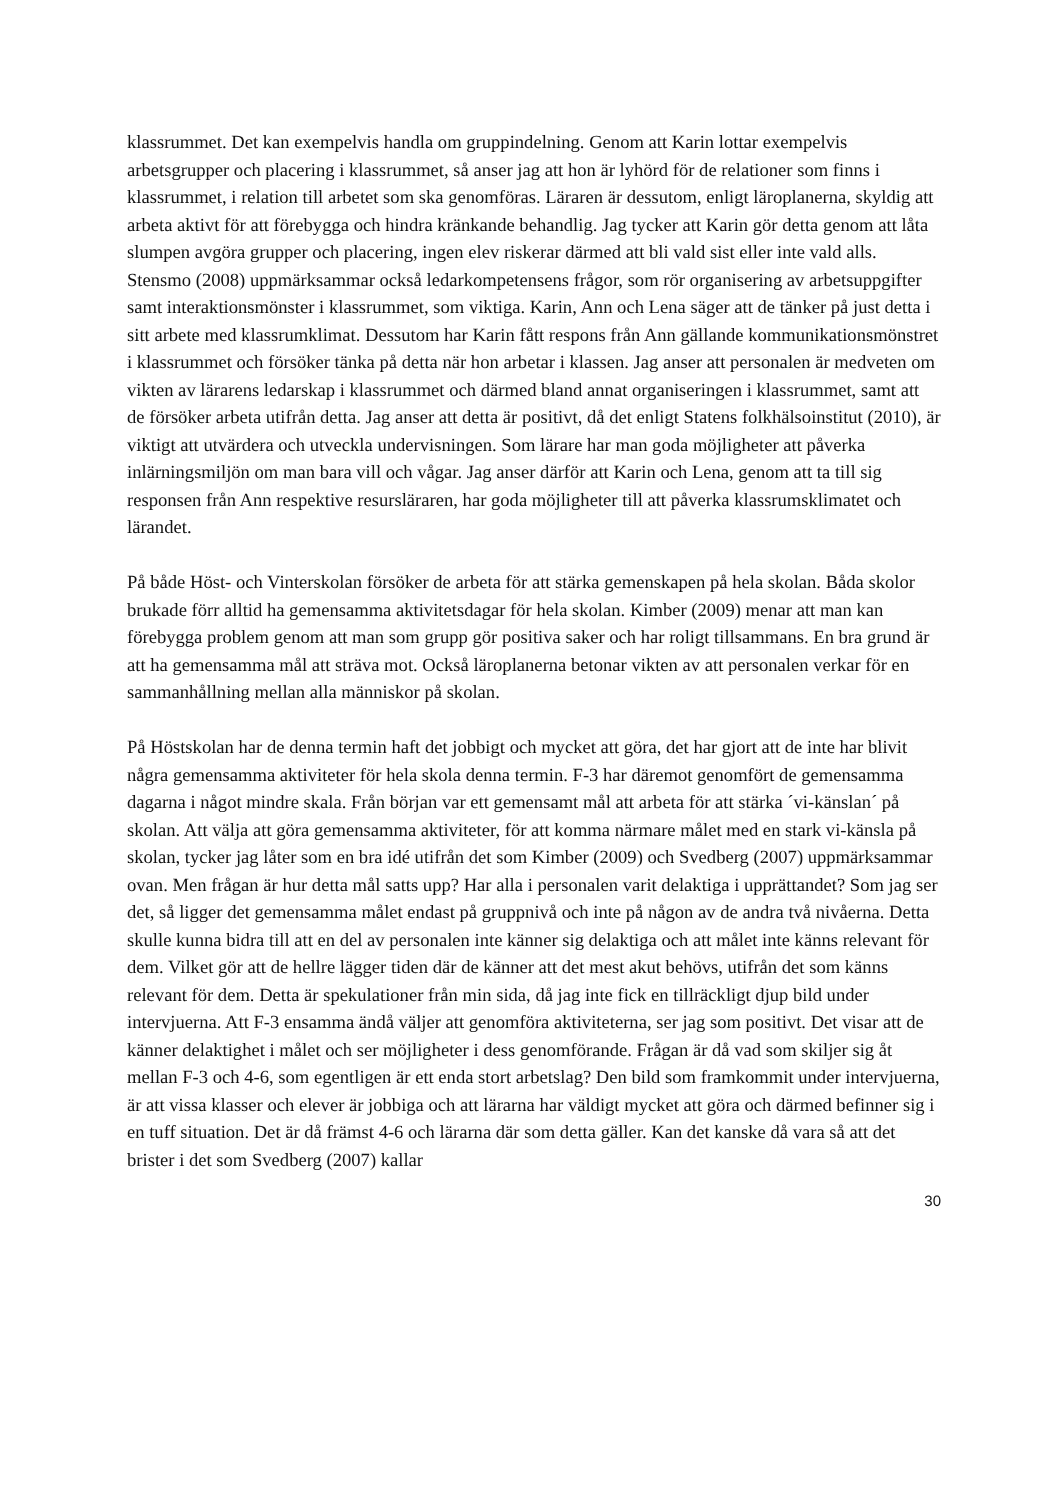klassrummet. Det kan exempelvis handla om gruppindelning. Genom att Karin lottar exempelvis arbetsgrupper och placering i klassrummet, så anser jag att hon är lyhörd för de relationer som finns i klassrummet, i relation till arbetet som ska genomföras. Läraren är dessutom, enligt läroplanerna, skyldig att arbeta aktivt för att förebygga och hindra kränkande behandlig. Jag tycker att Karin gör detta genom att låta slumpen avgöra grupper och placering, ingen elev riskerar därmed att bli vald sist eller inte vald alls. Stensmo (2008) uppmärksammar också ledarkompetensens frågor, som rör organisering av arbetsuppgifter samt interaktionsmönster i klassrummet, som viktiga. Karin, Ann och Lena säger att de tänker på just detta i sitt arbete med klassrumklimat. Dessutom har Karin fått respons från Ann gällande kommunikationsmönstret i klassrummet och försöker tänka på detta när hon arbetar i klassen. Jag anser att personalen är medveten om vikten av lärarens ledarskap i klassrummet och därmed bland annat organiseringen i klassrummet, samt att de försöker arbeta utifrån detta. Jag anser att detta är positivt, då det enligt Statens folkhälsoinstitut (2010), är viktigt att utvärdera och utveckla undervisningen. Som lärare har man goda möjligheter att påverka inlärningsmiljön om man bara vill och vågar. Jag anser därför att Karin och Lena, genom att ta till sig responsen från Ann respektive resursläraren, har goda möjligheter till att påverka klassrumsklimatet och lärandet.
På både Höst- och Vinterskolan försöker de arbeta för att stärka gemenskapen på hela skolan. Båda skolor brukade förr alltid ha gemensamma aktivitetsdagar för hela skolan. Kimber (2009) menar att man kan förebygga problem genom att man som grupp gör positiva saker och har roligt tillsammans. En bra grund är att ha gemensamma mål att sträva mot. Också läroplanerna betonar vikten av att personalen verkar för en sammanhållning mellan alla människor på skolan.
På Höstskolan har de denna termin haft det jobbigt och mycket att göra, det har gjort att de inte har blivit några gemensamma aktiviteter för hela skola denna termin. F-3 har däremot genomfört de gemensamma dagarna i något mindre skala. Från början var ett gemensamt mål att arbeta för att stärka ´vi-känslan´ på skolan. Att välja att göra gemensamma aktiviteter, för att komma närmare målet med en stark vi-känsla på skolan, tycker jag låter som en bra idé utifrån det som Kimber (2009) och Svedberg (2007) uppmärksammar ovan. Men frågan är hur detta mål satts upp? Har alla i personalen varit delaktiga i upprättandet? Som jag ser det, så ligger det gemensamma målet endast på gruppnivå och inte på någon av de andra två nivåerna. Detta skulle kunna bidra till att en del av personalen inte känner sig delaktiga och att målet inte känns relevant för dem. Vilket gör att de hellre lägger tiden där de känner att det mest akut behövs, utifrån det som känns relevant för dem. Detta är spekulationer från min sida, då jag inte fick en tillräckligt djup bild under intervjuerna. Att F-3 ensamma ändå väljer att genomföra aktiviteterna, ser jag som positivt. Det visar att de känner delaktighet i målet och ser möjligheter i dess genomförande. Frågan är då vad som skiljer sig åt mellan F-3 och 4-6, som egentligen är ett enda stort arbetslag? Den bild som framkommit under intervjuerna, är att vissa klasser och elever är jobbiga och att lärarna har väldigt mycket att göra och därmed befinner sig i en tuff situation. Det är då främst 4-6 och lärarna där som detta gäller. Kan det kanske då vara så att det brister i det som Svedberg (2007) kallar
30